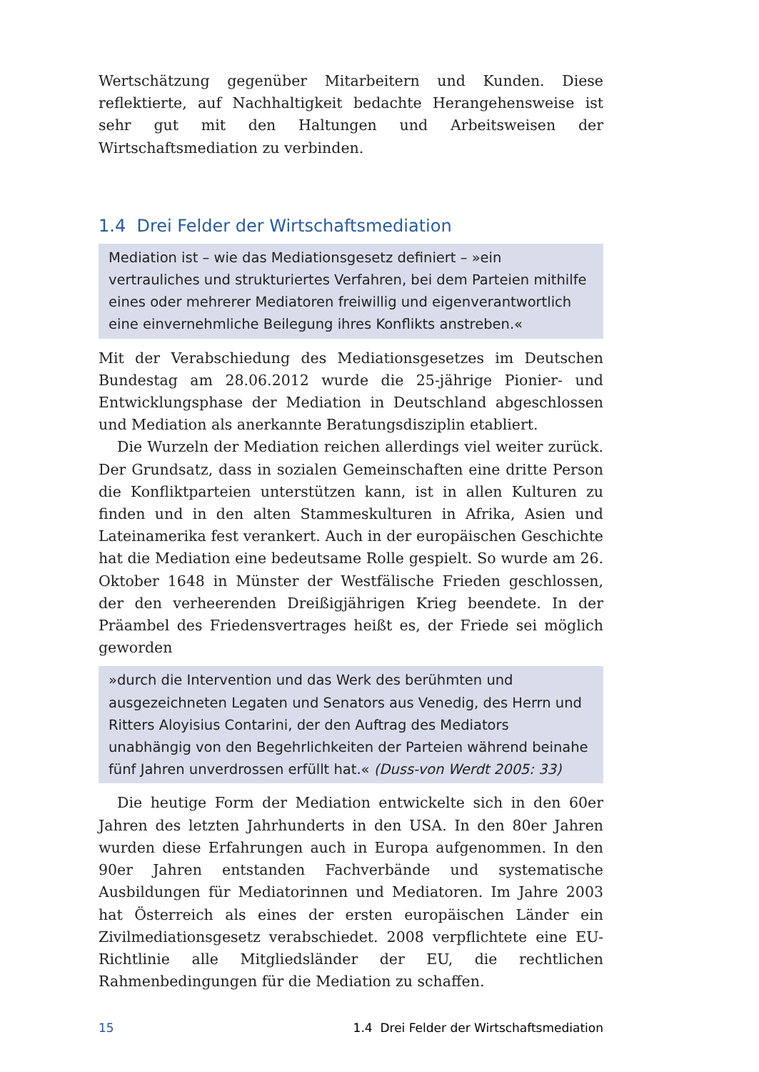Wertschätzung gegenüber Mitarbeitern und Kunden. Diese reflektierte, auf Nachhaltigkeit bedachte Herangehensweise ist sehr gut mit den Haltungen und Arbeitsweisen der Wirtschaftsmediation zu verbinden.
1.4 Drei Felder der Wirtschaftsmediation
Mediation ist – wie das Mediationsgesetz definiert – »ein vertrauliches und strukturiertes Verfahren, bei dem Parteien mithilfe eines oder mehrerer Mediatoren freiwillig und eigenverantwortlich eine einvernehmliche Beilegung ihres Konflikts anstreben.«
Mit der Verabschiedung des Mediationsgesetzes im Deutschen Bundestag am 28.06.2012 wurde die 25-jährige Pionier- und Entwicklungsphase der Mediation in Deutschland abgeschlossen und Mediation als anerkannte Beratungsdisziplin etabliert.
Die Wurzeln der Mediation reichen allerdings viel weiter zurück. Der Grundsatz, dass in sozialen Gemeinschaften eine dritte Person die Konfliktparteien unterstützen kann, ist in allen Kulturen zu finden und in den alten Stammeskulturen in Afrika, Asien und Lateinamerika fest verankert. Auch in der europäischen Geschichte hat die Mediation eine bedeutsame Rolle gespielt. So wurde am 26. Oktober 1648 in Münster der Westfälische Frieden geschlossen, der den verheerenden Dreißigjährigen Krieg beendete. In der Präambel des Friedensvertrages heißt es, der Friede sei möglich geworden
»durch die Intervention und das Werk des berühmten und ausgezeichneten Legaten und Senators aus Venedig, des Herrn und Ritters Aloyisius Contarini, der den Auftrag des Mediators unabhängig von den Begehrlichkeiten der Parteien während beinahe fünf Jahren unverdrossen erfüllt hat.« (Duss-von Werdt 2005: 33)
Die heutige Form der Mediation entwickelte sich in den 60er Jahren des letzten Jahrhunderts in den USA. In den 80er Jahren wurden diese Erfahrungen auch in Europa aufgenommen. In den 90er Jahren entstanden Fachverbände und systematische Ausbildungen für Mediatorinnen und Mediatoren. Im Jahre 2003 hat Österreich als eines der ersten europäischen Länder ein Zivilmediationsgesetz verabschiedet. 2008 verpflichtete eine EU-Richtlinie alle Mitgliedsländer der EU, die rechtlichen Rahmenbedingungen für die Mediation zu schaffen.
15 1.4 Drei Felder der Wirtschaftsmediation